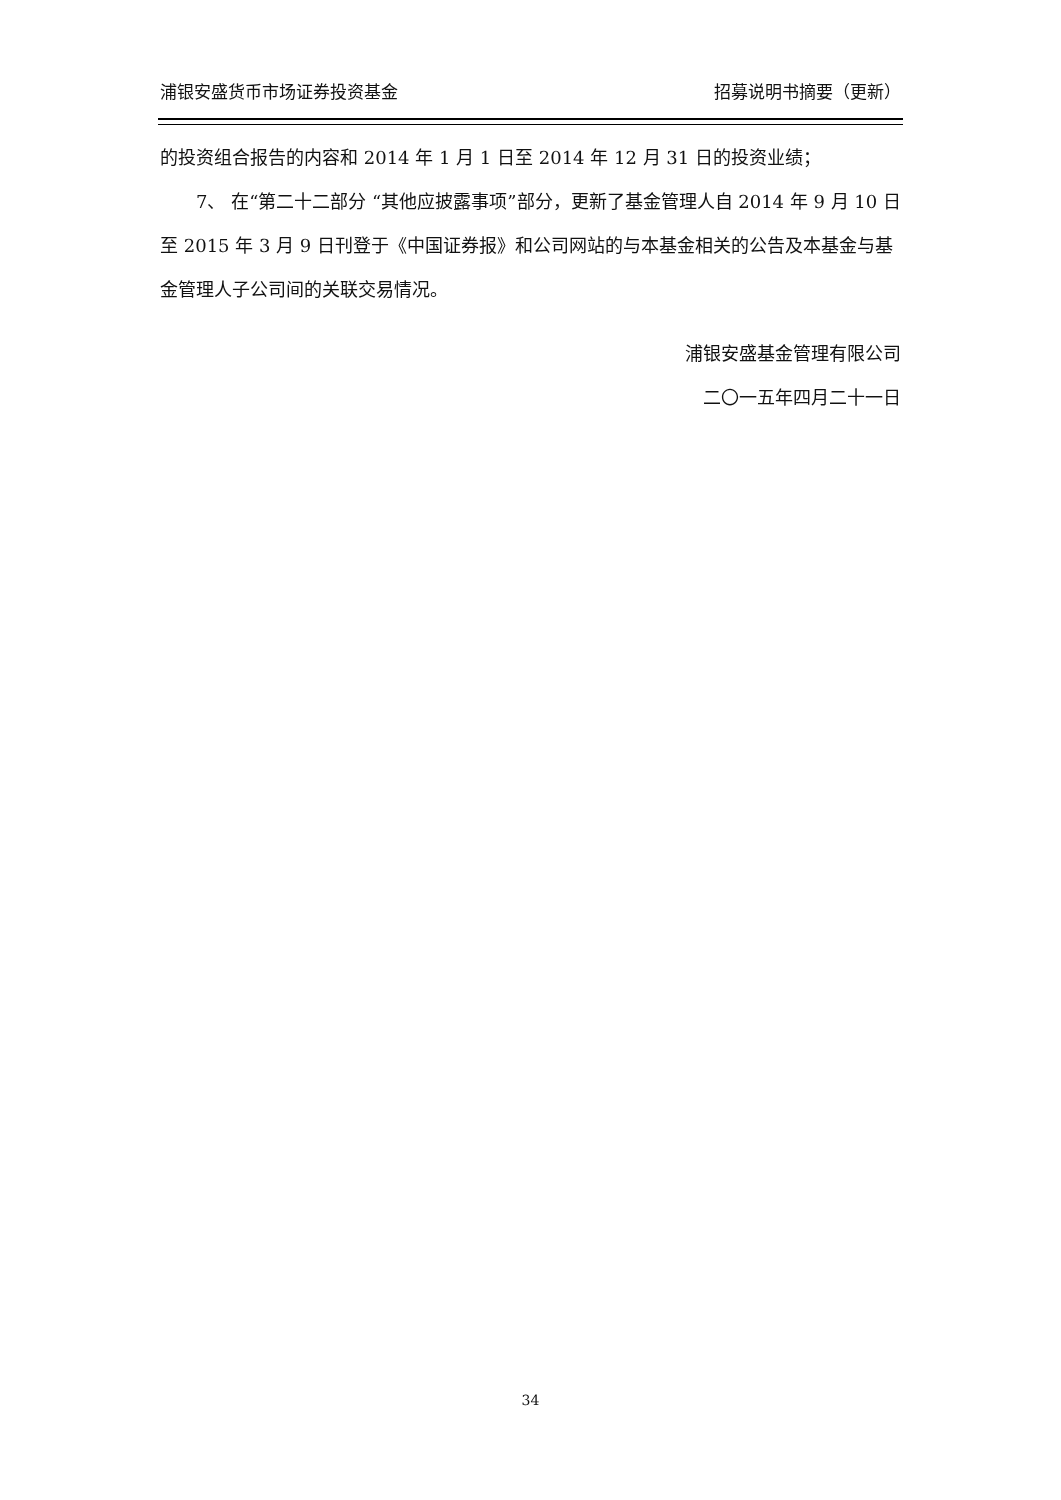浦银安盛货币市场证券投资基金 招募说明书摘要（更新）
的投资组合报告的内容和 2014 年 1 月 1 日至 2014 年 12 月 31 日的投资业绩；
7、 在“第二十二部分 “其他应披露事项”部分，更新了基金管理人自 2014 年 9 月 10 日至 2015 年 3 月 9 日刊登于《中国证券报》和公司网站的与本基金相关的公告及本基金与基金管理人子公司间的关联交易情况。
浦银安盛基金管理有限公司
二〇一五年四月二十一日
34